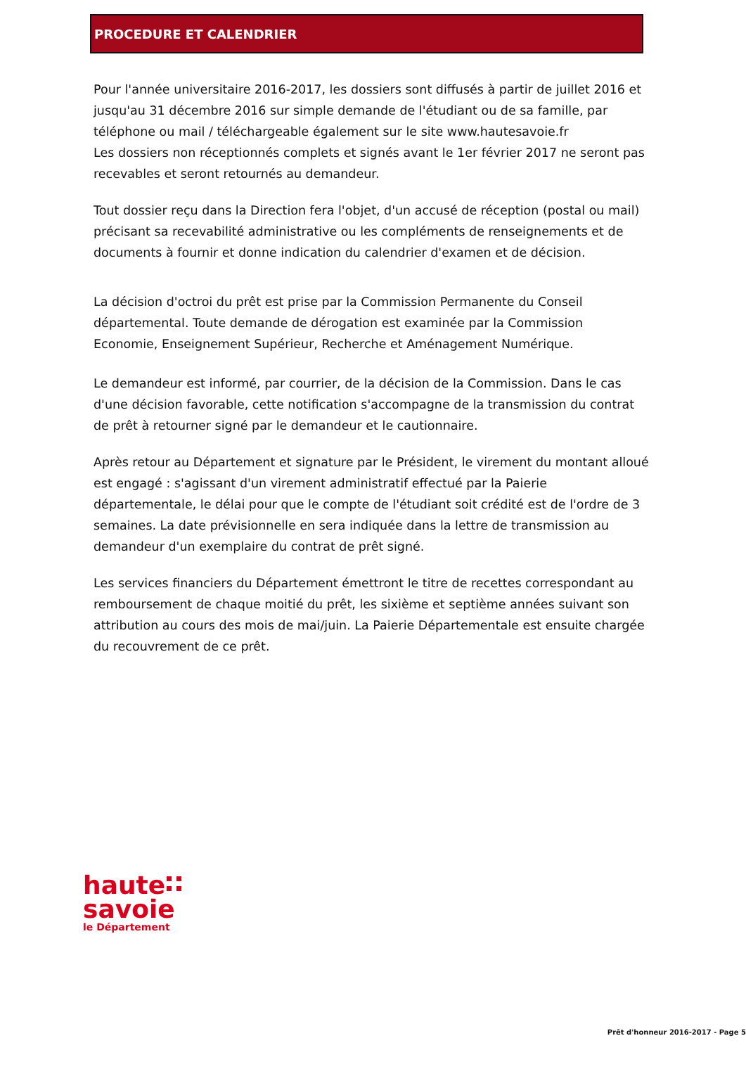PROCEDURE ET CALENDRIER
Pour l'année universitaire 2016-2017, les dossiers sont diffusés à partir de juillet 2016 et jusqu'au 31 décembre 2016 sur simple demande de l'étudiant ou de sa famille, par téléphone ou mail / téléchargeable également sur le site www.hautesavoie.fr
Les dossiers non réceptionnés complets et signés avant le 1er février 2017 ne seront pas recevables et seront retournés au demandeur.
Tout dossier reçu dans la Direction fera l'objet, d'un accusé de réception (postal ou mail) précisant sa recevabilité administrative ou les compléments de renseignements et de documents à fournir et donne indication du calendrier d'examen et de décision.
La décision d'octroi du prêt est prise par la Commission Permanente du Conseil départemental. Toute demande de dérogation est examinée par la Commission Economie, Enseignement Supérieur, Recherche et Aménagement Numérique.
Le demandeur est informé, par courrier, de la décision de la Commission. Dans le cas d'une décision favorable, cette notification s'accompagne de la transmission du contrat de prêt à retourner signé par le demandeur et le cautionnaire.
Après retour au Département et signature par le Président, le virement du montant alloué est engagé : s'agissant d'un virement administratif effectué par la Paierie départementale, le délai pour que le compte de l'étudiant soit crédité est de l'ordre de 3 semaines. La date prévisionnelle en sera indiquée dans la lettre de transmission au demandeur d'un exemplaire du contrat de prêt signé.
Les services financiers du Département émettront le titre de recettes correspondant au remboursement de chaque moitié du prêt, les sixième et septième années suivant son attribution au cours des mois de mai/juin. La Paierie Départementale est ensuite chargée du recouvrement de ce prêt.
haute
savoie
le Département
Prêt d'honneur 2016-2017 - Page 5